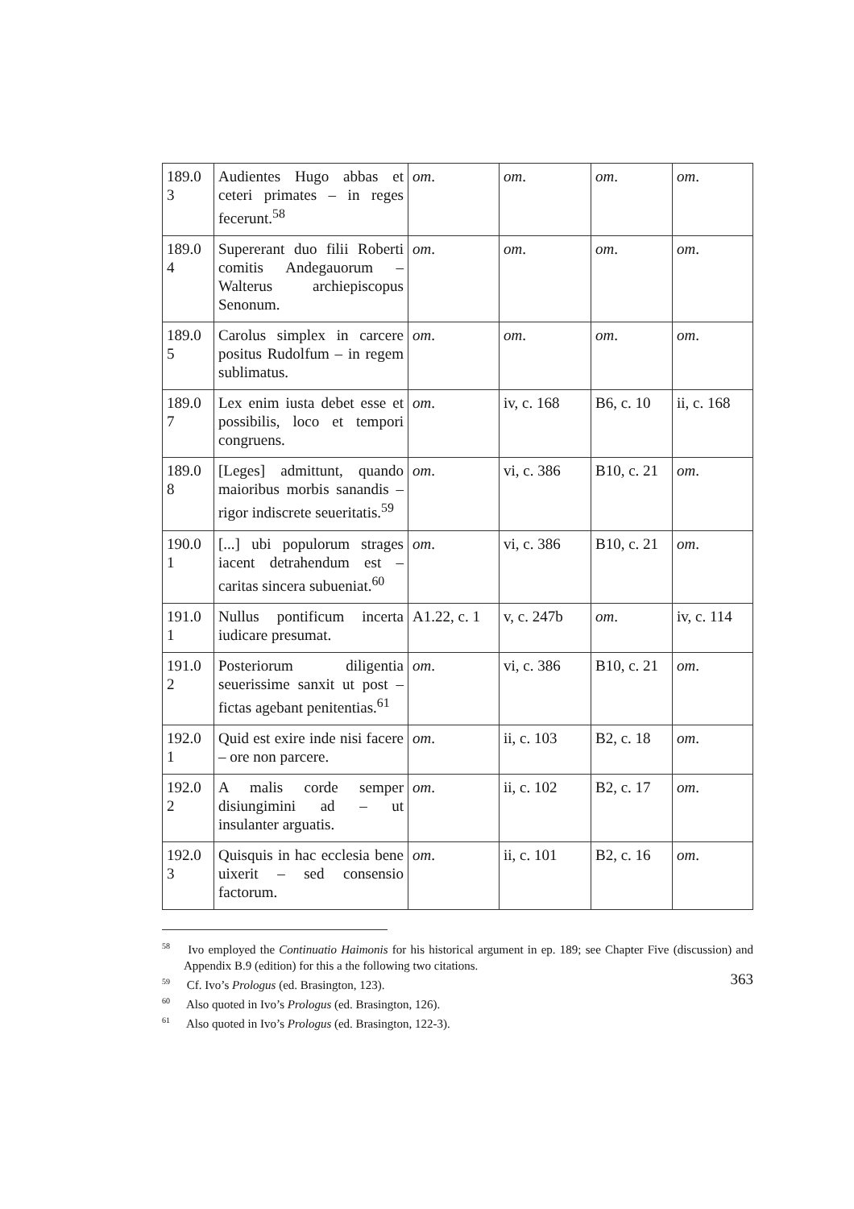| 189.0 3 | Audientes Hugo abbas et ceteri primates – in reges fecerunt.<sup>58</sup> | om . | om . | om . | om . |
| 189.0 4 | Supererant duo filii Roberti comitis Andegauorum – Walterus archiepiscopus Senonum. | om . | om . | om . | om . |
| 189.0 5 | Carolus simplex in carcere positus Rudolfum – in regem sublimatus. | om . | om . | om . | om . |
| 189.0 7 | Lex enim iusta debet esse et possibilis, loco et tempori congruens. | om . | iv, c. 168 | B6, c. 10 | ii, c. 168 |
| 189.0 8 | [Leges] admittunt, quando maioribus morbis sanandis – rigor indiscrete seueritatis.<sup>59</sup> | om . | vi, c. 386 | B10, c. 21 | om . |
| 190.0 1 | [...] ubi populorum strages iacent detrahendum est – caritas sincera subueniat.<sup>60</sup> | om . | vi, c. 386 | B10, c. 21 | om . |
| 191.0 1 | Nullus pontificum incerta iudicare presumat. | A1.22, c. 1 | v, c. 247b | om . | iv, c. 114 |
| 191.0 2 | Posteriorum diligentia seuerissime sanxit ut post – fictas agebant penitentias.<sup>61</sup> | om . | vi, c. 386 | B10, c. 21 | om . |
| 192.0 1 | Quid est exire inde nisi facere – ore non parcere. | om . | ii, c. 103 | B2, c. 18 | om . |
| 192.0 2 | A malis corde semper disiungimini ad – ut insulanter arguatis. | om . | ii, c. 102 | B2, c. 17 | om . |
| 192.0 3 | Quisquis in hac ecclesia bene uixerit – sed consensio factorum. | om . | ii, c. 101 | B2, c. 16 | om . |
<sup>58</sup> Ivo employed the Continuatio Haimonis for his historical argument in ep. 189; see Chapter Five (discussion) and Appendix B.9 (edition) for this a the following two citations.
<sup>59</sup> Cf. Ivo’s Prologus (ed. Brasington, 123).
<sup>60</sup> Also quoted in Ivo’s Prologus (ed. Brasington, 126).
<sup>61</sup> Also quoted in Ivo’s Prologus (ed. Brasington, 122-3).
363